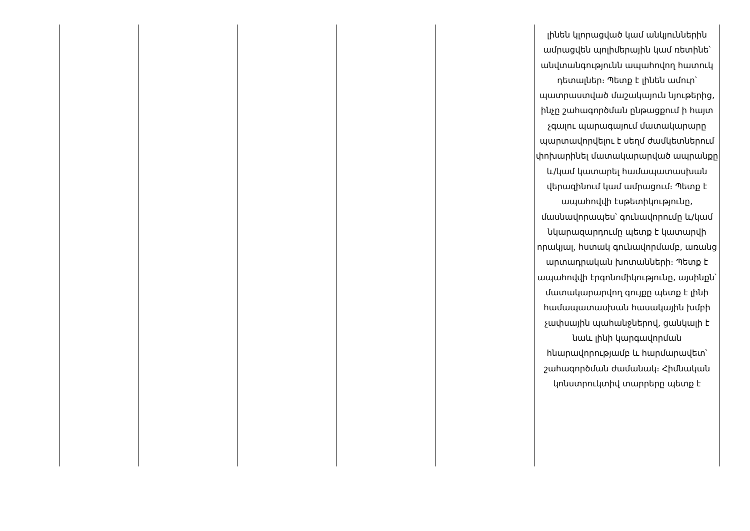| | | | | | լինեն կլորացված կամ անկյուններին ամրացվեն պոլիմերային կամ ռետինե՝ անվտանգությունն ապահովող հատուկ դետալներ։ Պետք է լինեն ամուր՝ պատրաստված մաշակայուն նյութերից, ինչը շահագործման ընթացքում ի հայտ չգալու պարագայում մատակարարը պարտավորվելու է սեղմ ժամկետներում փոխարինել մատակարարված ապրանքը և/կամ կատարել համապատասխան վերազինում կամ ամրացում։ Պետք է ապահովվի էսթետիկությունը, մասնավորապես՝ գունավորումը և/կամ նկարազարդումը պետք է կատարվի որակյալ, հստակ գունավորմամբ, առանց արտադրական խոտանների։ Պետք է ապահովվի էրգոնոմիկությունը, այսինքն՝ մատակարարվող գույքը պետք է լինի համապատասխան հասակային խմբի չափսային պահանջներով, ցանկալի է նաև լինի կարգավորման հնարավորությամբ և հարմարավետ՝ շահագործման ժամանակ։ Հիմնական կոնստրուկտիվ տարրերը պետք է |